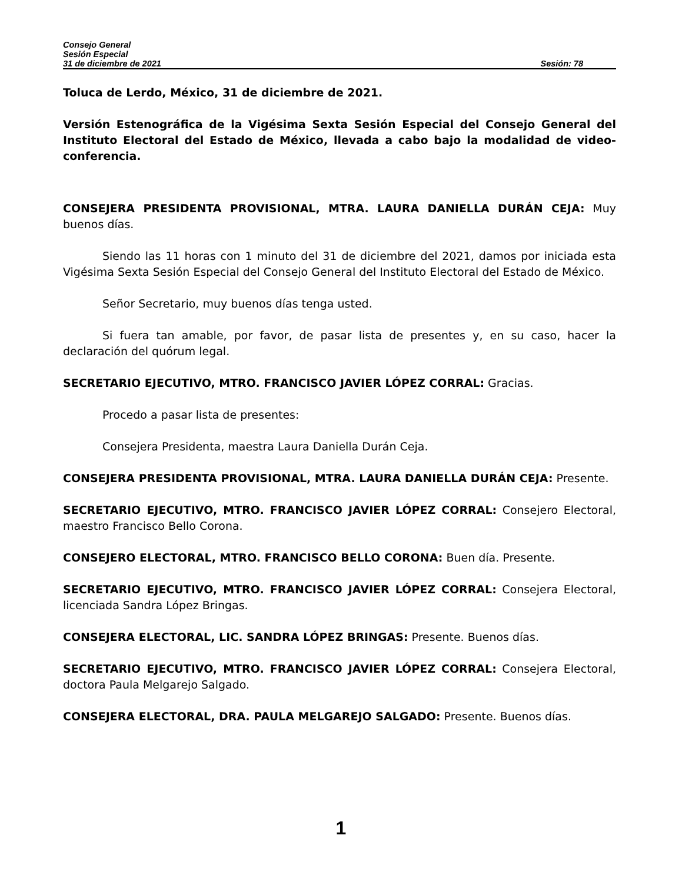Consejo General
Sesión Especial
31 de diciembre de 2021 Sesión: 78
Toluca de Lerdo, México, 31 de diciembre de 2021.
Versión Estenográfica de la Vigésima Sexta Sesión Especial del Consejo General del Instituto Electoral del Estado de México, llevada a cabo bajo la modalidad de video-conferencia.
CONSEJERA PRESIDENTA PROVISIONAL, MTRA. LAURA DANIELLA DURÁN CEJA: Muy buenos días.
Siendo las 11 horas con 1 minuto del 31 de diciembre del 2021, damos por iniciada esta Vigésima Sexta Sesión Especial del Consejo General del Instituto Electoral del Estado de México.
Señor Secretario, muy buenos días tenga usted.
Si fuera tan amable, por favor, de pasar lista de presentes y, en su caso, hacer la declaración del quórum legal.
SECRETARIO EJECUTIVO, MTRO. FRANCISCO JAVIER LÓPEZ CORRAL: Gracias.
Procedo a pasar lista de presentes:
Consejera Presidenta, maestra Laura Daniella Durán Ceja.
CONSEJERA PRESIDENTA PROVISIONAL, MTRA. LAURA DANIELLA DURÁN CEJA: Presente.
SECRETARIO EJECUTIVO, MTRO. FRANCISCO JAVIER LÓPEZ CORRAL: Consejero Electoral, maestro Francisco Bello Corona.
CONSEJERO ELECTORAL, MTRO. FRANCISCO BELLO CORONA: Buen día. Presente.
SECRETARIO EJECUTIVO, MTRO. FRANCISCO JAVIER LÓPEZ CORRAL: Consejera Electoral, licenciada Sandra López Bringas.
CONSEJERA ELECTORAL, LIC. SANDRA LÓPEZ BRINGAS: Presente. Buenos días.
SECRETARIO EJECUTIVO, MTRO. FRANCISCO JAVIER LÓPEZ CORRAL: Consejera Electoral, doctora Paula Melgarejo Salgado.
CONSEJERA ELECTORAL, DRA. PAULA MELGAREJO SALGADO: Presente. Buenos días.
1